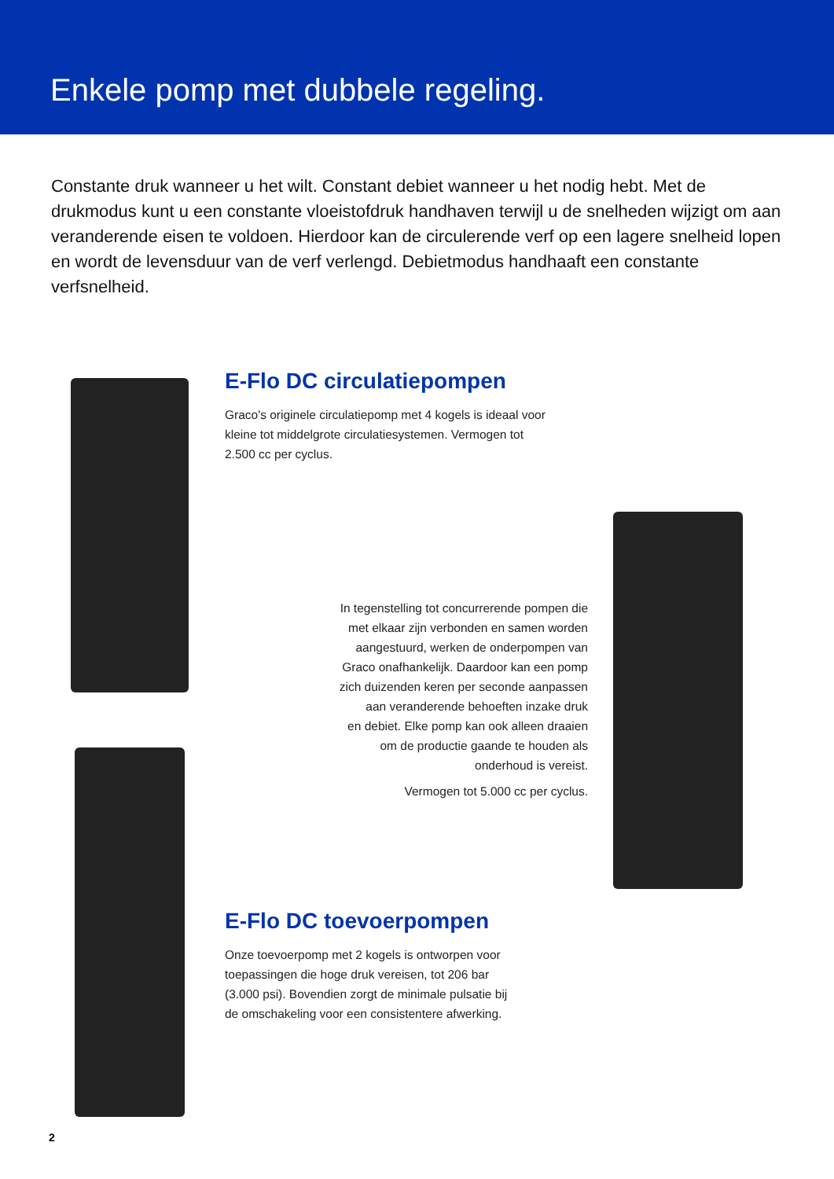Enkele pomp met dubbele regeling.
Constante druk wanneer u het wilt. Constant debiet wanneer u het nodig hebt. Met de drukmodus kunt u een constante vloeistofdruk handhaven terwijl u de snelheden wijzigt om aan veranderende eisen te voldoen. Hierdoor kan de circulerende verf op een lagere snelheid lopen en wordt de levensduur van de verf verlengd. Debietmodus handhaaft een constante verfsnelheid.
E-Flo DC circulatiepompen
Graco's originele circulatiepomp met 4 kogels is ideaal voor
kleine tot middelgrote circulatiesystemen. Vermogen tot
2.500 cc per cyclus.
In tegenstelling tot concurrerende pompen die
met elkaar zijn verbonden en samen worden
aangestuurd, werken de onderpompen van
Graco onafhankelijk. Daardoor kan een pomp
zich duizenden keren per seconde aanpassen
aan veranderende behoeften inzake druk
en debiet. Elke pomp kan ook alleen draaien
om de productie gaande te houden als
onderhoud is vereist.
Vermogen tot 5.000 cc per cyclus.
E-Flo DC toevoerpompen
Onze toevoerpomp met 2 kogels is ontworpen voor
toepassingen die hoge druk vereisen, tot 206 bar
(3.000 psi). Bovendien zorgt de minimale pulsatie bij
de omschakeling voor een consistentere afwerking.
2